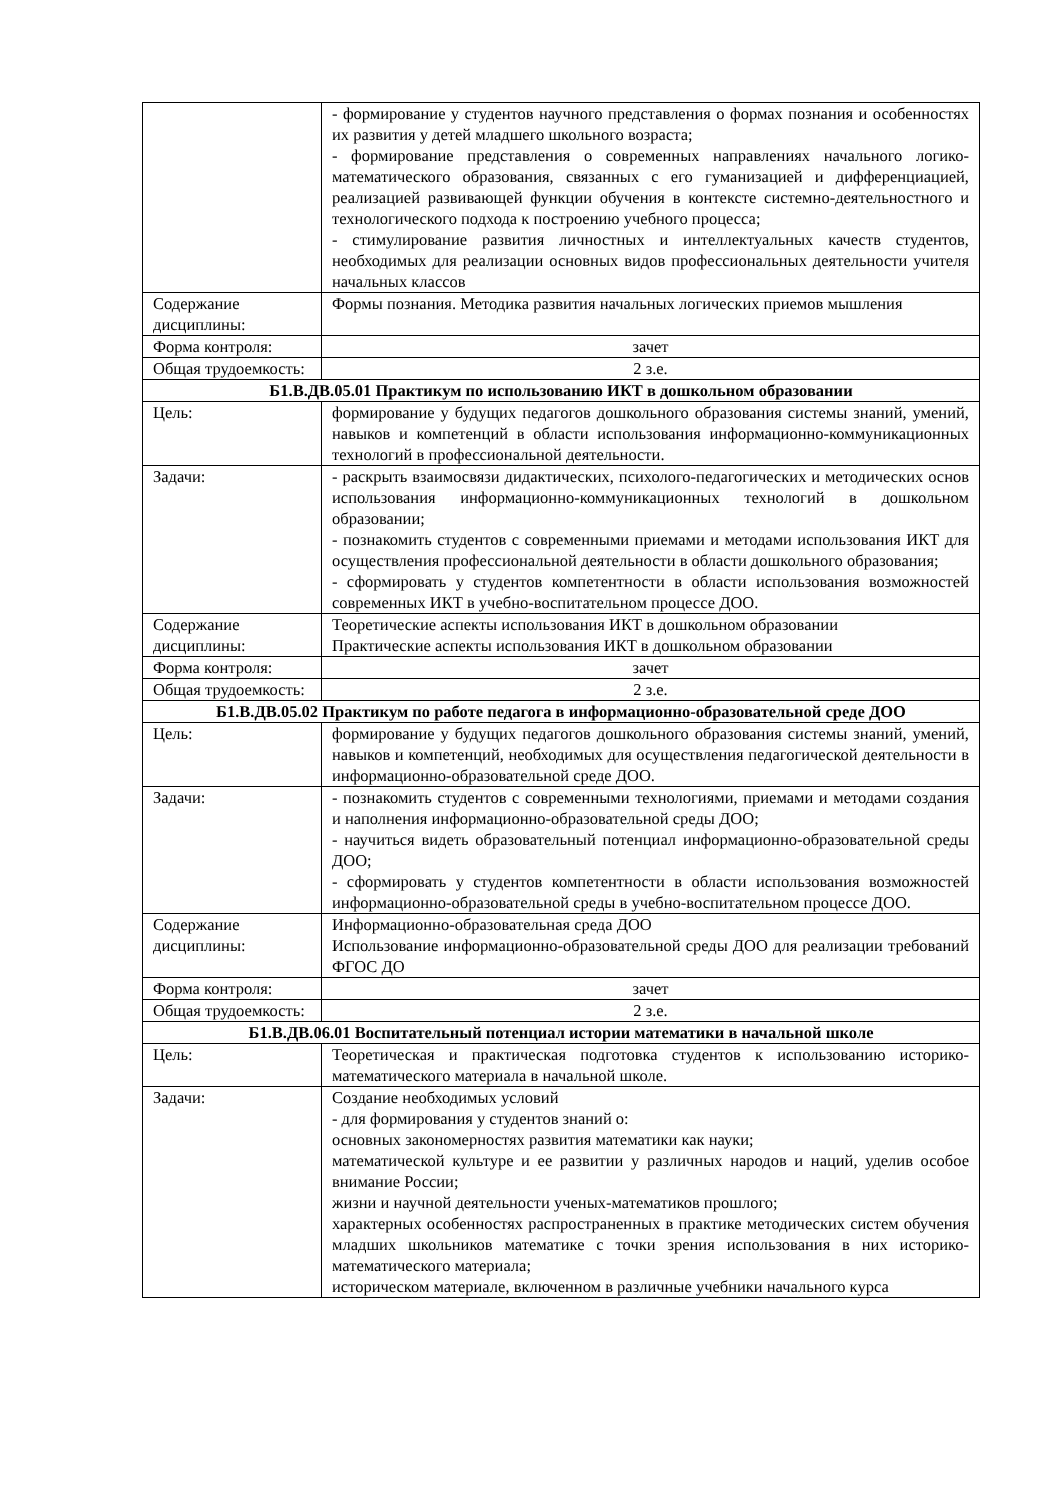| | - формирование у студентов научного представления о формах познания и особенностях их развития у детей младшего школьного возраста; - формирование представления о современных направлениях начального логико-математического образования, связанных с его гуманизацией и дифференциацией, реализацией развивающей функции обучения в контексте системно-деятельностного и технологического подхода к построению учебного процесса; - стимулирование развития личностных и интеллектуальных качеств студентов, необходимых для реализации основных видов профессиональных деятельности учителя начальных классов |
| Содержание дисциплины: | Формы познания. Методика развития начальных логических приемов мышления |
| Форма контроля: | зачет |
| Общая трудоемкость: | 2 з.е. |
| Б1.В.ДВ.05.01 Практикум по использованию ИКТ в дошкольном образовании | |
| Цель: | формирование у будущих педагогов дошкольного образования системы знаний, умений, навыков и компетенций в области использования информационно-коммуникационных технологий в профессиональной деятельности. |
| Задачи: | - раскрыть взаимосвязи дидактических, психолого-педагогических и методических основ использования информационно-коммуникационных технологий в дошкольном образовании; - познакомить студентов с современными приемами и методами использования ИКТ для осуществления профессиональной деятельности в области дошкольного образования; - сформировать у студентов компетентности в области использования возможностей современных ИКТ в учебно-воспитательном процессе ДОО. |
| Содержание дисциплины: | Теоретические аспекты использования ИКТ в дошкольном образовании Практические аспекты использования ИКТ в дошкольном образовании |
| Форма контроля: | зачет |
| Общая трудоемкость: | 2 з.е. |
| Б1.В.ДВ.05.02 Практикум по работе педагога в информационно-образовательной среде ДОО | |
| Цель: | формирование у будущих педагогов дошкольного образования системы знаний, умений, навыков и компетенций, необходимых для осуществления педагогической деятельности в информационно-образовательной среде ДОО. |
| Задачи: | - познакомить студентов с современными технологиями, приемами и методами создания и наполнения информационно-образовательной среды ДОО; - научиться видеть образовательный потенциал информационно-образовательной среды ДОО; - сформировать у студентов компетентности в области использования возможностей информационно-образовательной среды в учебно-воспитательном процессе ДОО. |
| Содержание дисциплины: | Информационно-образовательная среда ДОО Использование информационно-образовательной среды ДОО для реализации требований ФГОС ДО |
| Форма контроля: | зачет |
| Общая трудоемкость: | 2 з.е. |
| Б1.В.ДВ.06.01 Воспитательный потенциал истории математики в начальной школе | |
| Цель: | Теоретическая и практическая подготовка студентов к использованию историко-математического материала в начальной школе. |
| Задачи: | Создание необходимых условий - для формирования у студентов знаний о: основных закономерностях развития математики как науки; математической культуре и ее развитии у различных народов и наций, уделив особое внимание России; жизни и научной деятельности ученых-математиков прошлого; характерных особенностях распространенных в практике методических систем обучения младших школьников математике с точки зрения использования в них историко-математического материала; историческом материале, включенном в различные учебники начального курса |